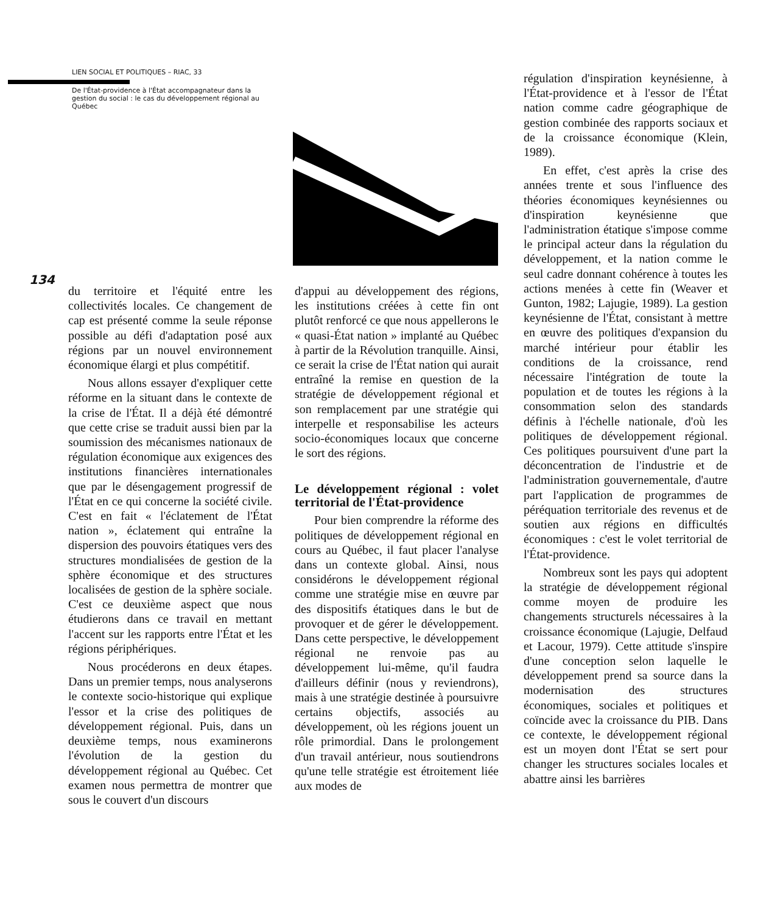LIEN SOCIAL ET POLITIQUES – RIAC, 33
De l'État-providence à l'État accompagnateur dans la gestion du social : le cas du développement régional au Québec
134
du territoire et l'équité entre les collectivités locales. Ce changement de cap est présenté comme la seule réponse possible au défi d'adaptation posé aux régions par un nouvel environnement économique élargi et plus compétitif.
Nous allons essayer d'expliquer cette réforme en la situant dans le contexte de la crise de l'État. Il a déjà été démontré que cette crise se traduit aussi bien par la soumission des mécanismes nationaux de régulation économique aux exigences des institutions financières internationales que par le désengagement progressif de l'État en ce qui concerne la société civile. C'est en fait « l'éclatement de l'État nation », éclatement qui entraîne la dispersion des pouvoirs étatiques vers des structures mondialisées de gestion de la sphère économique et des structures localisées de gestion de la sphère sociale. C'est ce deuxième aspect que nous étudierons dans ce travail en mettant l'accent sur les rapports entre l'État et les régions périphériques.
Nous procéderons en deux étapes. Dans un premier temps, nous analyserons le contexte socio-historique qui explique l'essor et la crise des politiques de développement régional. Puis, dans un deuxième temps, nous examinerons l'évolution de la gestion du développement régional au Québec. Cet examen nous permettra de montrer que sous le couvert d'un discours
d'appui au développement des régions, les institutions créées à cette fin ont plutôt renforcé ce que nous appellerons le « quasi-État nation » implanté au Québec à partir de la Révolution tranquille. Ainsi, ce serait la crise de l'État nation qui aurait entraîné la remise en question de la stratégie de développement régional et son remplacement par une stratégie qui interpelle et responsabilise les acteurs socio-économiques locaux que concerne le sort des régions.
Le développement régional : volet territorial de l'État-providence
Pour bien comprendre la réforme des politiques de développement régional en cours au Québec, il faut placer l'analyse dans un contexte global. Ainsi, nous considérons le développement régional comme une stratégie mise en œuvre par des dispositifs étatiques dans le but de provoquer et de gérer le développement. Dans cette perspective, le développement régional ne renvoie pas au développement lui-même, qu'il faudra d'ailleurs définir (nous y reviendrons), mais à une stratégie destinée à poursuivre certains objectifs, associés au développement, où les régions jouent un rôle primordial. Dans le prolongement d'un travail antérieur, nous soutiendrons qu'une telle stratégie est étroitement liée aux modes de
régulation d'inspiration keynésienne, à l'État-providence et à l'essor de l'État nation comme cadre géographique de gestion combinée des rapports sociaux et de la croissance économique (Klein, 1989).
En effet, c'est après la crise des années trente et sous l'influence des théories économiques keynésiennes ou d'inspiration keynésienne que l'administration étatique s'impose comme le principal acteur dans la régulation du développement, et la nation comme le seul cadre donnant cohérence à toutes les actions menées à cette fin (Weaver et Gunton, 1982; Lajugie, 1989). La gestion keynésienne de l'État, consistant à mettre en œuvre des politiques d'expansion du marché intérieur pour établir les conditions de la croissance, rend nécessaire l'intégration de toute la population et de toutes les régions à la consommation selon des standards définis à l'échelle nationale, d'où les politiques de développement régional. Ces politiques poursuivent d'une part la déconcentration de l'industrie et de l'administration gouvernementale, d'autre part l'application de programmes de péréquation territoriale des revenus et de soutien aux régions en difficultés économiques : c'est le volet territorial de l'État-providence.
Nombreux sont les pays qui adoptent la stratégie de développement régional comme moyen de produire les changements structurels nécessaires à la croissance économique (Lajugie, Delfaud et Lacour, 1979). Cette attitude s'inspire d'une conception selon laquelle le développement prend sa source dans la modernisation des structures économiques, sociales et politiques et coïncide avec la croissance du PIB. Dans ce contexte, le développement régional est un moyen dont l'État se sert pour changer les structures sociales locales et abattre ainsi les barrières